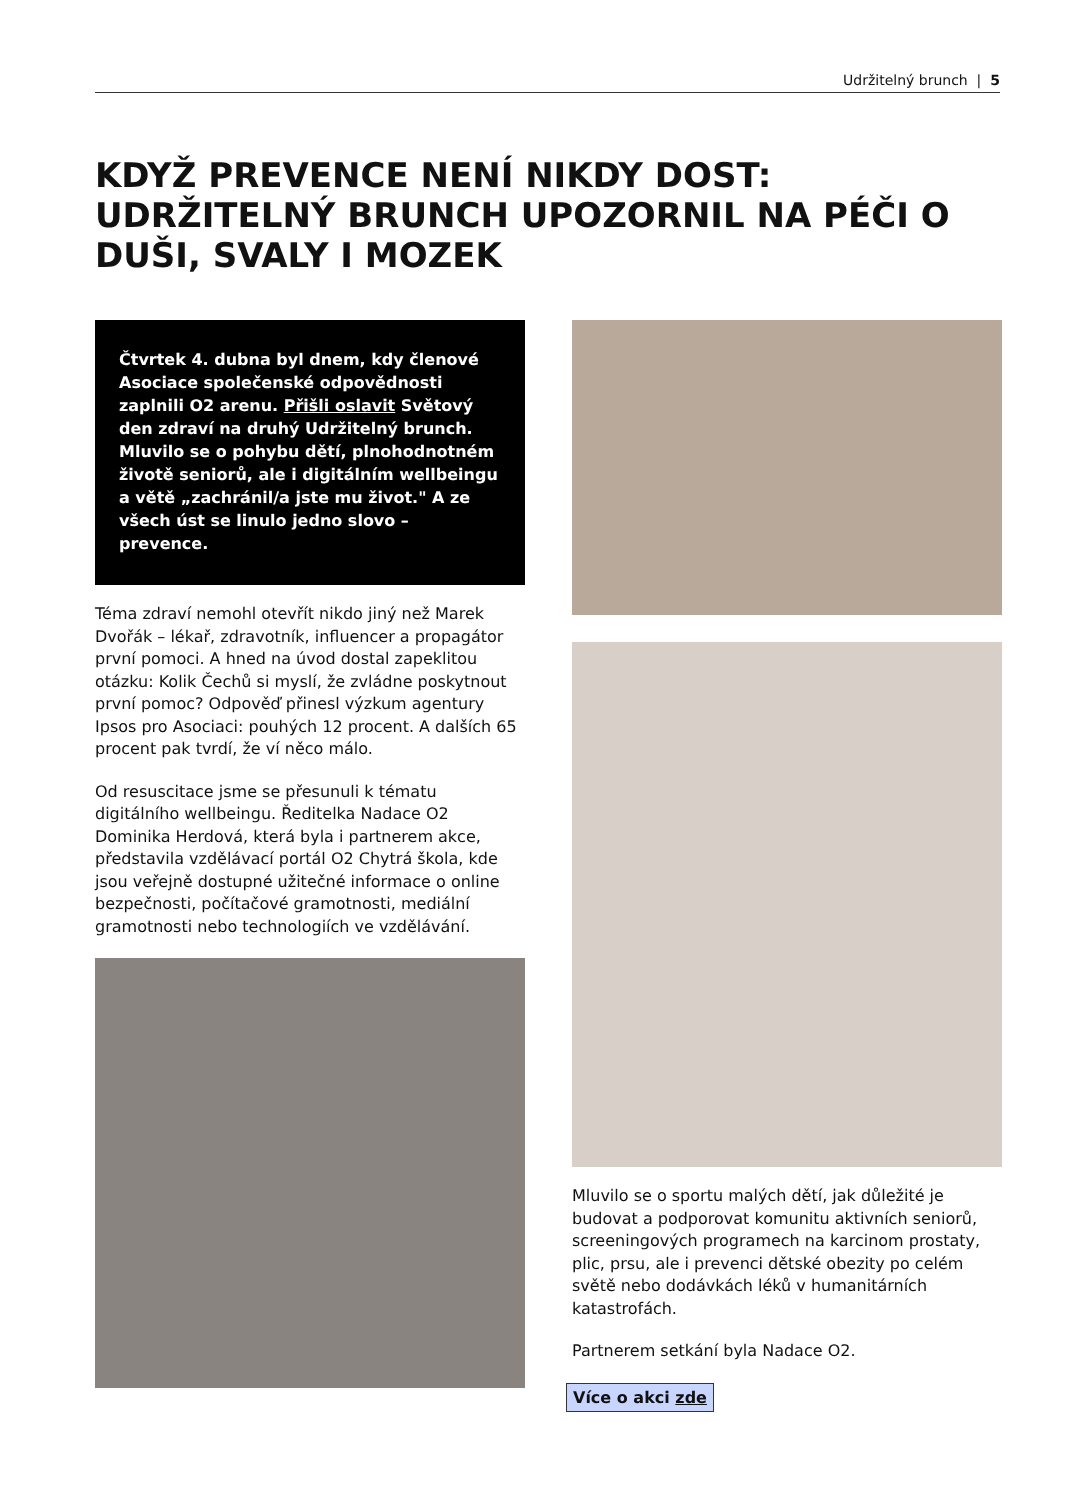Udržitelný brunch | 5
KDYŽ PREVENCE NENÍ NIKDY DOST: UDRŽITELNÝ BRUNCH UPOZORNIL NA PÉČI O DUŠI, SVALY I MOZEK
Čtvrtek 4. dubna byl dnem, kdy členové Asociace společenské odpovědnosti zaplnili O2 arenu. Přišli oslavit Světový den zdraví na druhý Udržitelný brunch. Mluvilo se o pohybu dětí, plnohodnotném životě seniorů, ale i digitálním wellbeingu a větě „zachránil/a jste mu život." A ze všech úst se linulo jedno slovo – prevence.
Téma zdraví nemohl otevřít nikdo jiný než Marek Dvořák – lékař, zdravotník, influencer a propagátor první pomoci. A hned na úvod dostal zapeklitou otázku: Kolik Čechů si myslí, že zvládne poskytnout první pomoc? Odpověď přinesl výzkum agentury Ipsos pro Asociaci: pouhých 12 procent. A dalších 65 procent pak tvrdí, že ví něco málo.
Od resuscitace jsme se přesunuli k tématu digitálního wellbeingu. Ředitelka Nadace O2 Dominika Herdová, která byla i partnerem akce, představila vzdělávací portál O2 Chytrá škola, kde jsou veřejně dostupné užitečné informace o online bezpečnosti, počítačové gramotnosti, mediální gramotnosti nebo technologiích ve vzdělávání.
Mluvilo se o sportu malých dětí, jak důležité je budovat a podporovat komunitu aktivních seniorů, screeningových programech na karcinom prostaty, plic, prsu, ale i prevenci dětské obezity po celém světě nebo dodávkách léků v humanitárních katastrofách.
Partnerem setkání byla Nadace O2.
Více o akci zde